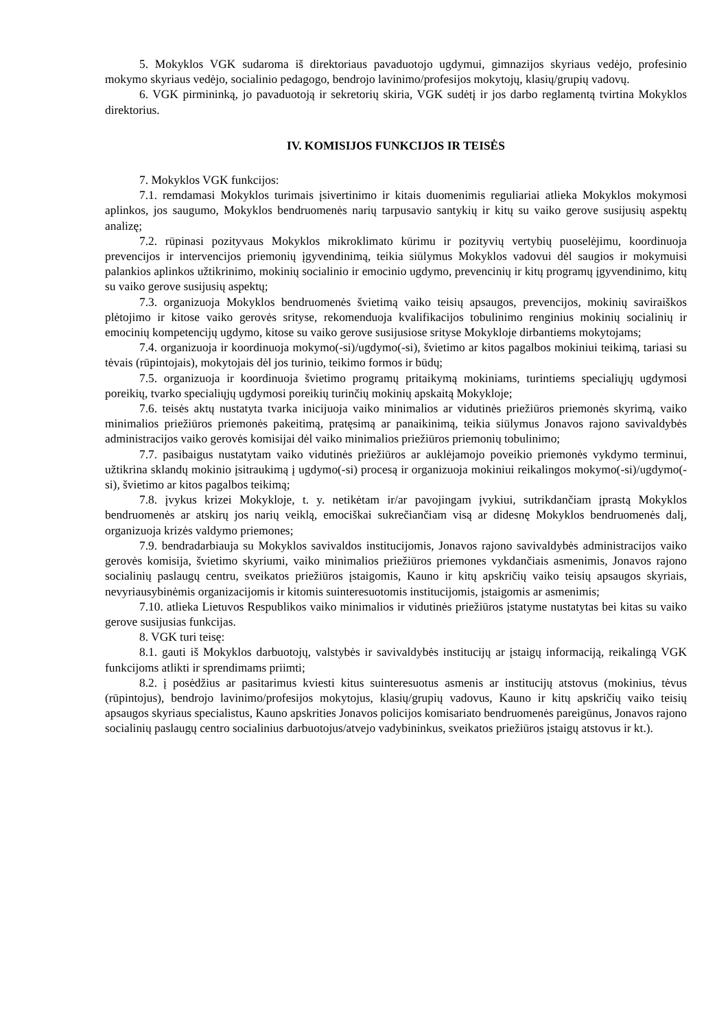5. Mokyklos VGK sudaroma iš direktoriaus pavaduotojo ugdymui, gimnazijos skyriaus vedėjo, profesinio mokymo skyriaus vedėjo, socialinio pedagogo, bendrojo lavinimo/profesijos mokytojų, klasių/grupių vadovų.
6. VGK pirmininką, jo pavaduotoją ir sekretorių skiria, VGK sudėtį ir jos darbo reglamentą tvirtina Mokyklos direktorius.
IV. KOMISIJOS FUNKCIJOS IR TEISĖS
7. Mokyklos VGK funkcijos:
7.1. remdamasi Mokyklos turimais įsivertinimo ir kitais duomenimis reguliariai atlieka Mokyklos mokymosi aplinkos, jos saugumo, Mokyklos bendruomenės narių tarpusavio santykių ir kitų su vaiko gerove susijusių aspektų analizę;
7.2. rūpinasi pozityvaus Mokyklos mikroklimato kūrimu ir pozityvių vertybių puoselėjimu, koordinuoja prevencijos ir intervencijos priemonių įgyvendinimą, teikia siūlymus Mokyklos vadovui dėl saugios ir mokymuisi palankios aplinkos užtikrinimo, mokinių socialinio ir emocinio ugdymo, prevencinių ir kitų programų įgyvendinimo, kitų su vaiko gerove susijusių aspektų;
7.3. organizuoja Mokyklos bendruomenės švietimą vaiko teisių apsaugos, prevencijos, mokinių saviraiškos plėtojimo ir kitose vaiko gerovės srityse, rekomenduoja kvalifikacijos tobulinimo renginius mokinių socialinių ir emocinių kompetencijų ugdymo, kitose su vaiko gerove susijusiose srityse Mokykloje dirbantiems mokytojams;
7.4. organizuoja ir koordinuoja mokymo(-si)/ugdymo(-si), švietimo ar kitos pagalbos mokiniui teikimą, tariasi su tėvais (rūpintojais), mokytojais dėl jos turinio, teikimo formos ir būdų;
7.5. organizuoja ir koordinuoja švietimo programų pritaikymą mokiniams, turintiems specialiųjų ugdymosi poreikių, tvarko specialiųjų ugdymosi poreikių turinčių mokinių apskaitą Mokykloje;
7.6. teisės aktų nustatyta tvarka inicijuoja vaiko minimalios ar vidutinės priežiūros priemonės skyrimą, vaiko minimalios priežiūros priemonės pakeitimą, pratęsimą ar panaikinimą, teikia siūlymus Jonavos rajono savivaldybės administracijos vaiko gerovės komisijai dėl vaiko minimalios priežiūros priemonių tobulinimo;
7.7. pasibaigus nustatytam vaiko vidutinės priežiūros ar auklėjamojo poveikio priemonės vykdymo terminui, užtikrina sklandų mokinio įsitraukimą į ugdymo(-si) procesą ir organizuoja mokiniui reikalingos mokymo(-si)/ugdymo(-si), švietimo ar kitos pagalbos teikimą;
7.8. įvykus krizei Mokykloje, t. y. netikėtam ir/ar pavojingam įvykiui, sutrikdančiam įprastą Mokyklos bendruomenės ar atskirų jos narių veiklą, emociškai sukrečiančiam visą ar didesnę Mokyklos bendruomenės dalį, organizuoja krizės valdymo priemones;
7.9. bendradarbiauja su Mokyklos savivaldos institucijomis, Jonavos rajono savivaldybės administracijos vaiko gerovės komisija, švietimo skyriumi, vaiko minimalios priežiūros priemones vykdančiais asmenimis, Jonavos rajono socialinių paslaugų centru, sveikatos priežiūros įstaigomis, Kauno ir kitų apskričių vaiko teisių apsaugos skyriais, nevyriausybinėmis organizacijomis ir kitomis suinteresuotomis institucijomis, įstaigomis ar asmenimis;
7.10. atlieka Lietuvos Respublikos vaiko minimalios ir vidutinės priežiūros įstatyme nustatytas bei kitas su vaiko gerove susijusias funkcijas.
8. VGK turi teisę:
8.1. gauti iš Mokyklos darbuotojų, valstybės ir savivaldybės institucijų ar įstaigų informaciją, reikalingą VGK funkcijoms atlikti ir sprendimams priimti;
8.2. į posėdžius ar pasitarimus kviesti kitus suinteresuotus asmenis ar institucijų atstovus (mokinius, tėvus (rūpintojus), bendrojo lavinimo/profesijos mokytojus, klasių/grupių vadovus, Kauno ir kitų apskričių vaiko teisių apsaugos skyriaus specialistus, Kauno apskrities Jonavos policijos komisariato bendruomenės pareigūnus, Jonavos rajono socialinių paslaugų centro socialinius darbuotojus/atvejo vadybininkus, sveikatos priežiūros įstaigų atstovus ir kt.).